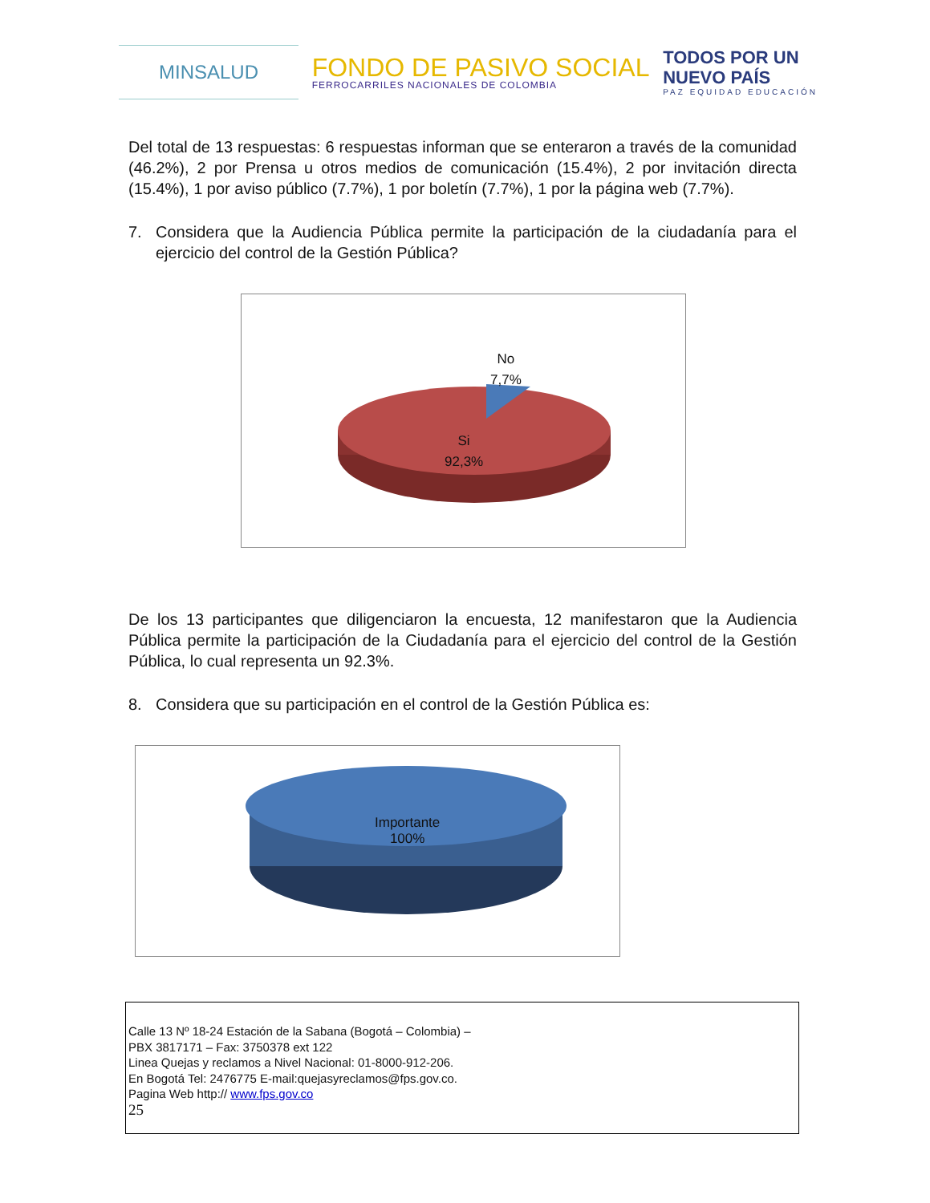MINSALUD
FONDO DE PASIVO SOCIAL
FERROCARRILES NACIONALES DE COLOMBIA
TODOS POR UN
NUEVO PAÍS
PAZ EQUIDAD EDUCACIÓN
Del total de 13 respuestas: 6 respuestas informan que se enteraron a través de la comunidad (46.2%), 2 por Prensa u otros medios de comunicación (15.4%), 2 por invitación directa (15.4%), 1 por aviso público (7.7%), 1 por boletín (7.7%), 1 por la página web (7.7%).
7. Considera que la Audiencia Pública permite la participación de la ciudadanía para el ejercicio del control de la Gestión Pública?
No
7,7%
Si
92,3%
De los 13 participantes que diligenciaron la encuesta, 12 manifestaron que la Audiencia Pública permite la participación de la Ciudadanía para el ejercicio del control de la Gestión Pública, lo cual representa un 92.3%.
8. Considera que su participación en el control de la Gestión Pública es:
Importante
100%
Calle 13 Nº 18-24 Estación de la Sabana (Bogotá – Colombia) –
PBX 3817171 – Fax: 3750378 ext 122
Linea Quejas y reclamos a Nivel Nacional: 01-8000-912-206.
En Bogotá Tel: 2476775 E-mail:quejasyreclamos@fps.gov.co.
Pagina Web http:// www.fps.gov.co
25